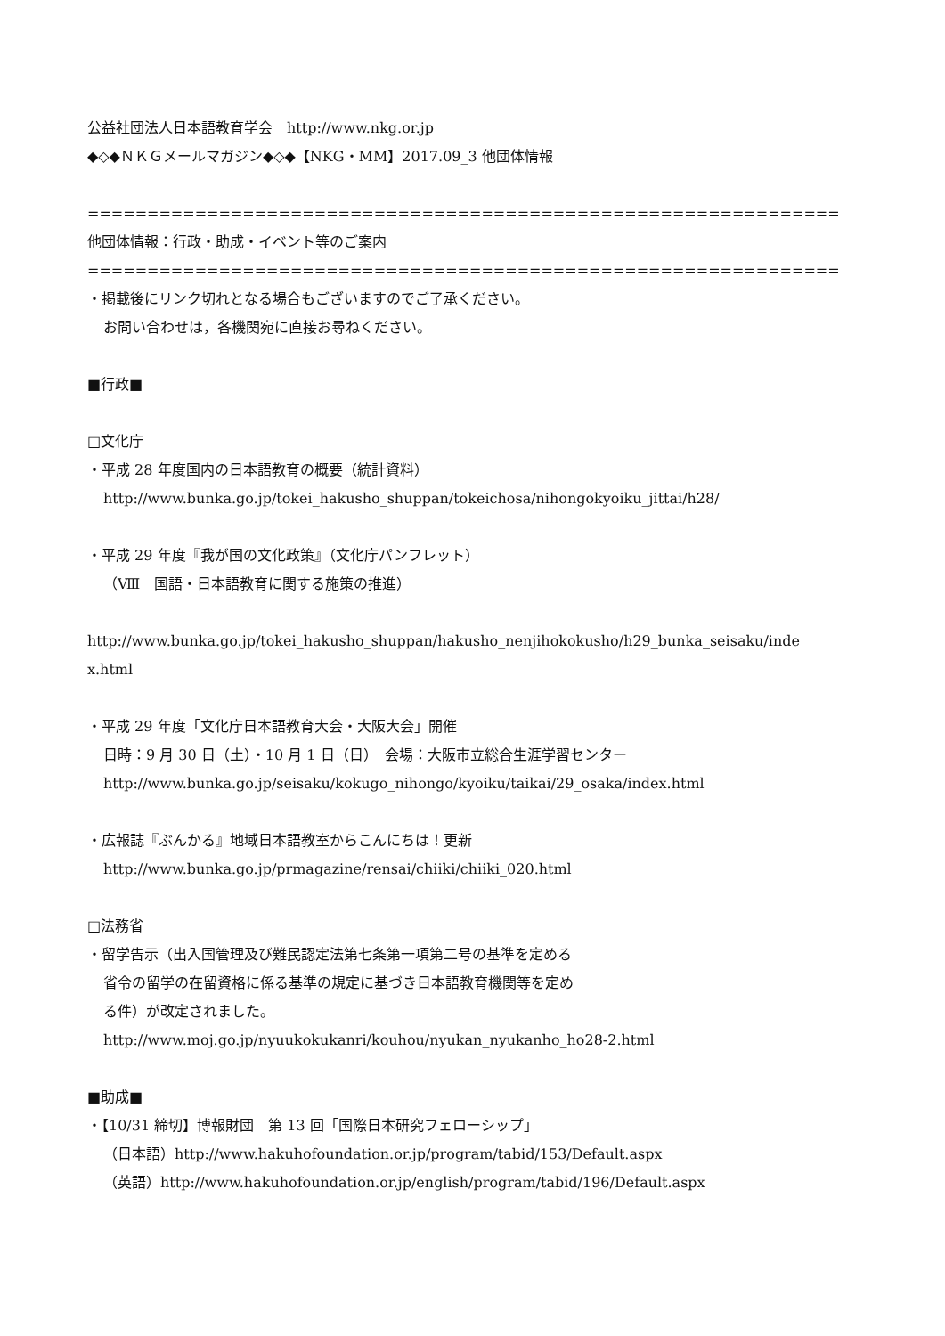公益社団法人日本語教育学会　http://www.nkg.or.jp
◆◇◆ＮＫＧメールマガジン◆◇◆【NKG・MM】2017.09_3 他団体情報
===============================================================
他団体情報：行政・助成・イベント等のご案内
===============================================================
・掲載後にリンク切れとなる場合もございますのでご了承ください。
お問い合わせは，各機関宛に直接お尋ねください。
■行政■
□文化庁
・平成 28 年度国内の日本語教育の概要（統計資料）
http://www.bunka.go.jp/tokei_hakusho_shuppan/tokeichosa/nihongokyoiku_jittai/h28/
・平成 29 年度『我が国の文化政策』（文化庁パンフレット）
（Ⅷ　国語・日本語教育に関する施策の推進）
http://www.bunka.go.jp/tokei_hakusho_shuppan/hakusho_nenjihokokusho/h29_bunka_seisaku/inde
x.html
・平成 29 年度「文化庁日本語教育大会・大阪大会」開催
日時：9 月 30 日（土）・10 月 1 日（日）　会場：大阪市立総合生涯学習センター
http://www.bunka.go.jp/seisaku/kokugo_nihongo/kyoiku/taikai/29_osaka/index.html
・広報誌『ぶんかる』地域日本語教室からこんにちは！更新
http://www.bunka.go.jp/prmagazine/rensai/chiiki/chiiki_020.html
□法務省
・留学告示（出入国管理及び難民認定法第七条第一項第二号の基準を定める
省令の留学の在留資格に係る基準の規定に基づき日本語教育機関等を定め
る件）が改定されました。
http://www.moj.go.jp/nyuukokukanri/kouhou/nyukan_nyukanho_ho28-2.html
■助成■
・【10/31 締切】博報財団　第 13 回「国際日本研究フェローシップ」
（日本語）http://www.hakuhofoundation.or.jp/program/tabid/153/Default.aspx
（英語）http://www.hakuhofoundation.or.jp/english/program/tabid/196/Default.aspx